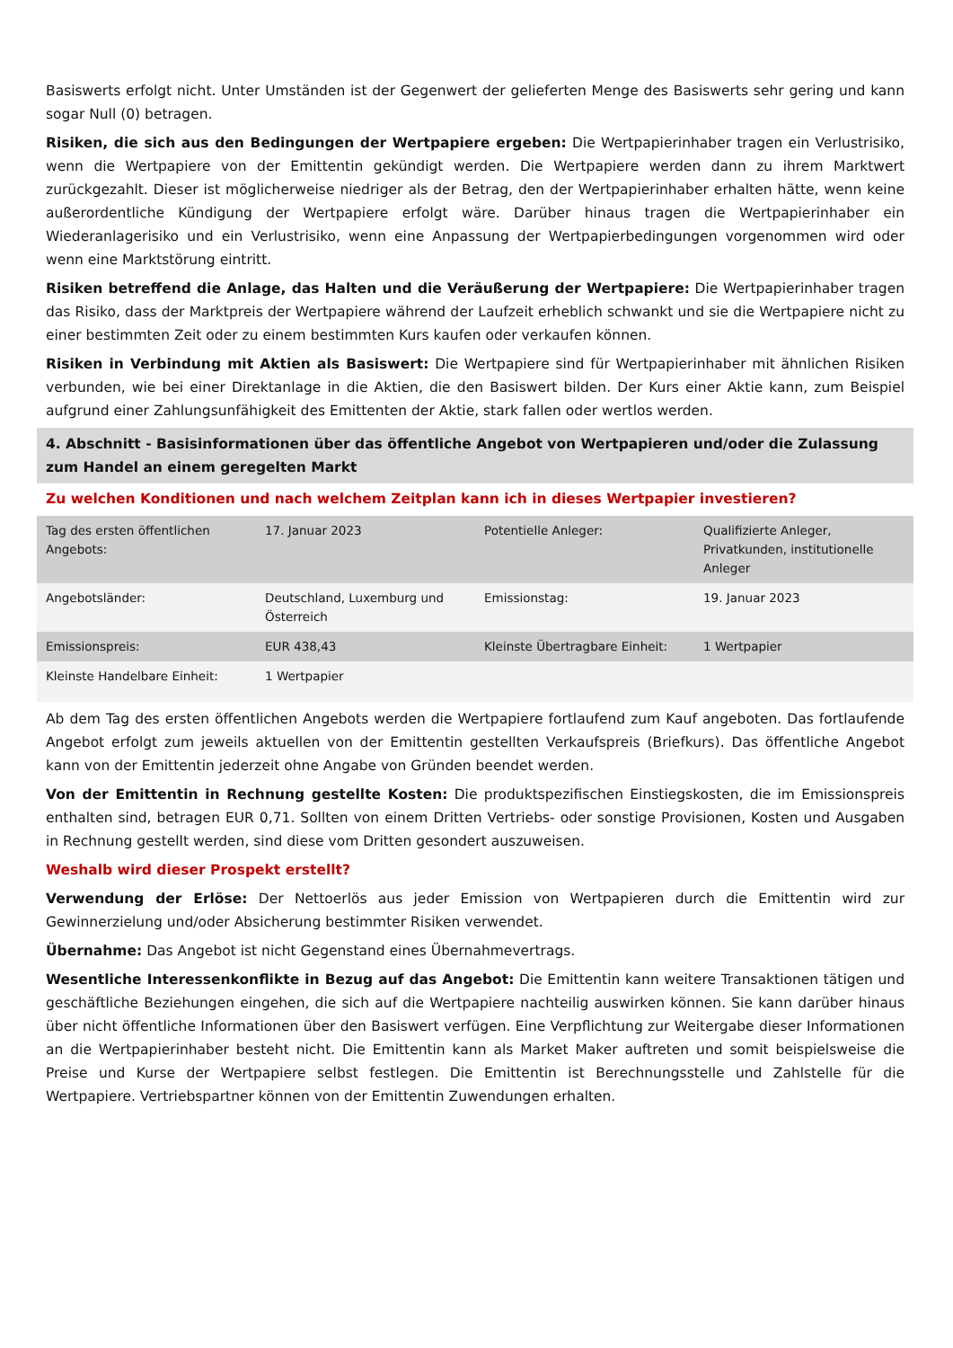Basiswerts erfolgt nicht. Unter Umständen ist der Gegenwert der gelieferten Menge des Basiswerts sehr gering und kann sogar Null (0) betragen.
Risiken, die sich aus den Bedingungen der Wertpapiere ergeben: Die Wertpapierinhaber tragen ein Verlustrisiko, wenn die Wertpapiere von der Emittentin gekündigt werden. Die Wertpapiere werden dann zu ihrem Marktwert zurückgezahlt. Dieser ist möglicherweise niedriger als der Betrag, den der Wertpapierinhaber erhalten hätte, wenn keine außerordentliche Kündigung der Wertpapiere erfolgt wäre. Darüber hinaus tragen die Wertpapierinhaber ein Wiederanlagerisiko und ein Verlustrisiko, wenn eine Anpassung der Wertpapierbedingungen vorgenommen wird oder wenn eine Marktstörung eintritt.
Risiken betreffend die Anlage, das Halten und die Veräußerung der Wertpapiere: Die Wertpapierinhaber tragen das Risiko, dass der Marktpreis der Wertpapiere während der Laufzeit erheblich schwankt und sie die Wertpapiere nicht zu einer bestimmten Zeit oder zu einem bestimmten Kurs kaufen oder verkaufen können.
Risiken in Verbindung mit Aktien als Basiswert: Die Wertpapiere sind für Wertpapierinhaber mit ähnlichen Risiken verbunden, wie bei einer Direktanlage in die Aktien, die den Basiswert bilden. Der Kurs einer Aktie kann, zum Beispiel aufgrund einer Zahlungsunfähigkeit des Emittenten der Aktie, stark fallen oder wertlos werden.
4. Abschnitt - Basisinformationen über das öffentliche Angebot von Wertpapieren und/oder die Zulassung zum Handel an einem geregelten Markt
Zu welchen Konditionen und nach welchem Zeitplan kann ich in dieses Wertpapier investieren?
| Tag des ersten öffentlichen Angebots: | 17. Januar 2023 | Potentielle Anleger: | Qualifizierte Anleger, Privatkunden, institutionelle Anleger |
| Angebotsländer: | Deutschland, Luxemburg und Österreich | Emissionstag: | 19. Januar 2023 |
| Emissionspreis: | EUR 438,43 | Kleinste Übertragbare Einheit: | 1 Wertpapier |
| Kleinste Handelbare Einheit: | 1 Wertpapier | | |
Ab dem Tag des ersten öffentlichen Angebots werden die Wertpapiere fortlaufend zum Kauf angeboten. Das fortlaufende Angebot erfolgt zum jeweils aktuellen von der Emittentin gestellten Verkaufspreis (Briefkurs). Das öffentliche Angebot kann von der Emittentin jederzeit ohne Angabe von Gründen beendet werden.
Von der Emittentin in Rechnung gestellte Kosten: Die produktspezifischen Einstiegskosten, die im Emissionspreis enthalten sind, betragen EUR 0,71. Sollten von einem Dritten Vertriebs- oder sonstige Provisionen, Kosten und Ausgaben in Rechnung gestellt werden, sind diese vom Dritten gesondert auszuweisen.
Weshalb wird dieser Prospekt erstellt?
Verwendung der Erlöse: Der Nettoerlös aus jeder Emission von Wertpapieren durch die Emittentin wird zur Gewinnerzielung und/oder Absicherung bestimmter Risiken verwendet.
Übernahme: Das Angebot ist nicht Gegenstand eines Übernahmevertrags.
Wesentliche Interessenkonflikte in Bezug auf das Angebot: Die Emittentin kann weitere Transaktionen tätigen und geschäftliche Beziehungen eingehen, die sich auf die Wertpapiere nachteilig auswirken können. Sie kann darüber hinaus über nicht öffentliche Informationen über den Basiswert verfügen. Eine Verpflichtung zur Weitergabe dieser Informationen an die Wertpapierinhaber besteht nicht. Die Emittentin kann als Market Maker auftreten und somit beispielsweise die Preise und Kurse der Wertpapiere selbst festlegen. Die Emittentin ist Berechnungsstelle und Zahlstelle für die Wertpapiere. Vertriebspartner können von der Emittentin Zuwendungen erhalten.